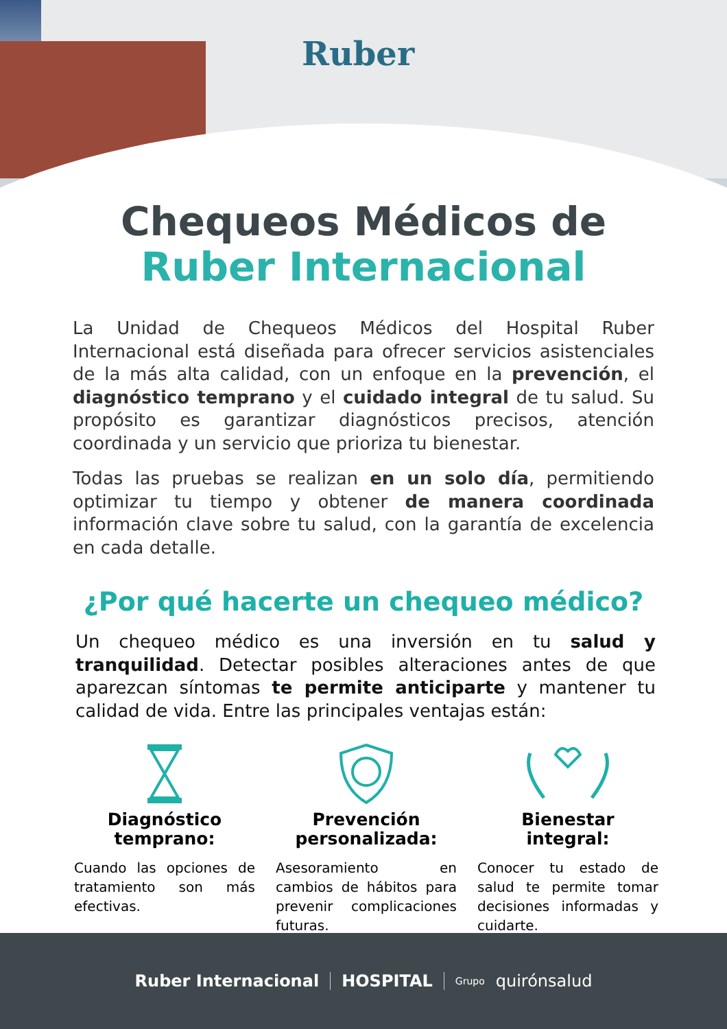Ruber
Chequeos Médicos de
Ruber Internacional
La Unidad de Chequeos Médicos del Hospital Ruber Internacional está diseñada para ofrecer servicios asistenciales de la más alta calidad, con un enfoque en la prevención, el diagnóstico temprano y el cuidado integral de tu salud. Su propósito es garantizar diagnósticos precisos, atención coordinada y un servicio que prioriza tu bienestar.
Todas las pruebas se realizan en un solo día, permitiendo optimizar tu tiempo y obtener de manera coordinada información clave sobre tu salud, con la garantía de excelencia en cada detalle.
¿Por qué hacerte un chequeo médico?
Un chequeo médico es una inversión en tu salud y tranquilidad. Detectar posibles alteraciones antes de que aparezcan síntomas te permite anticiparte y mantener tu calidad de vida. Entre las principales ventajas están:
Diagnóstico temprano:
Cuando las opciones de tratamiento son más efectivas.
Prevención personalizada:
Asesoramiento en cambios de hábitos para prevenir complicaciones futuras.
Bienestar integral:
Conocer tu estado de salud te permite tomar decisiones informadas y cuidarte.
Ruber Internacional HOSPITAL Grupo quirónsalud